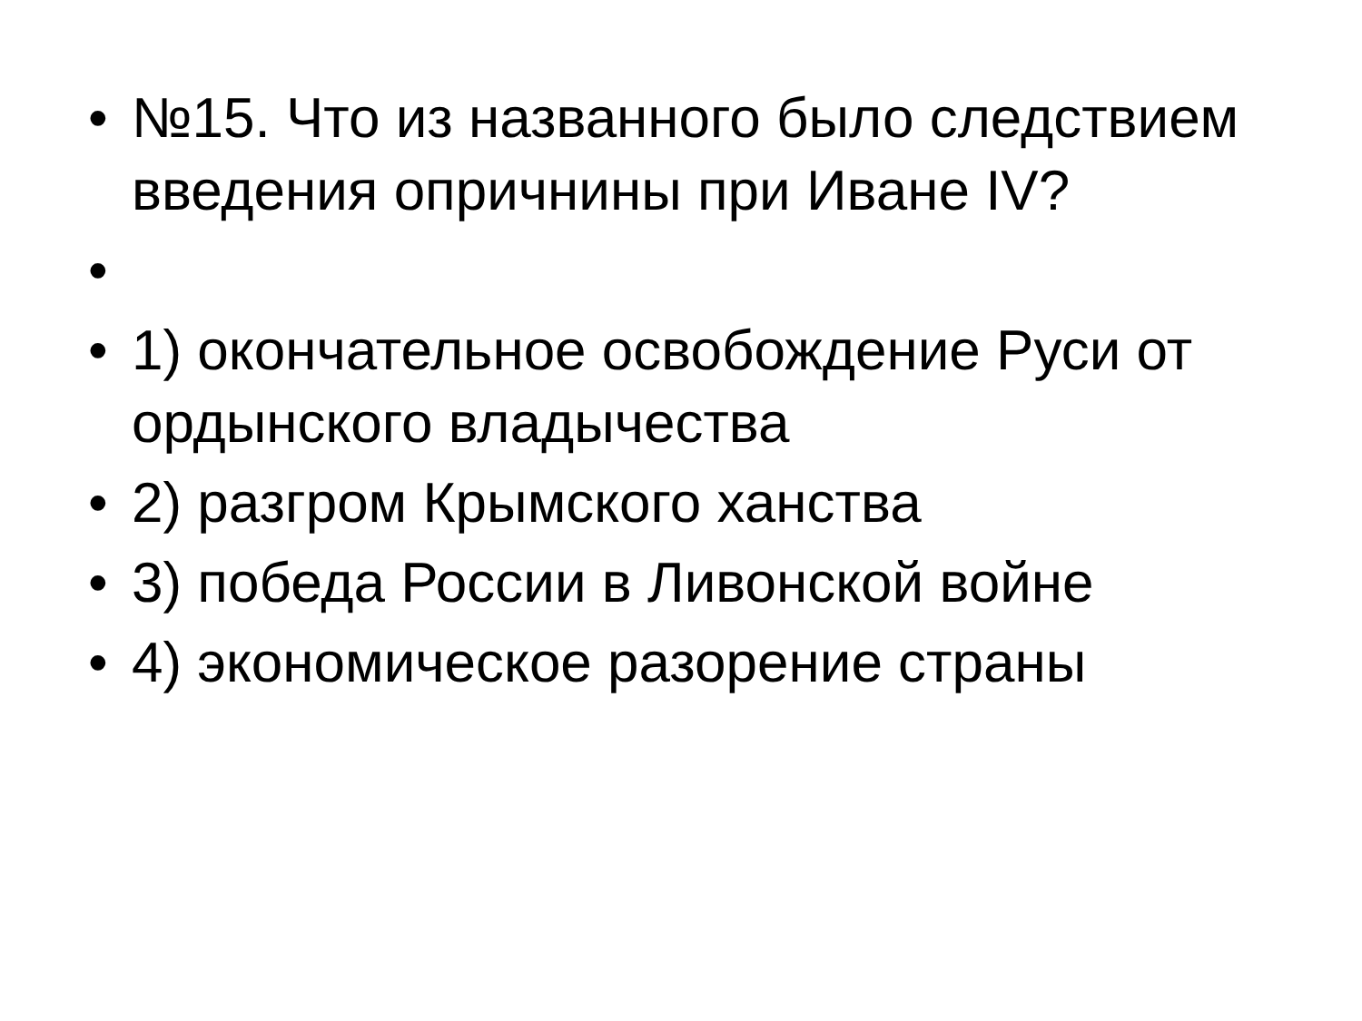• №15. Что из названного было следствием введения опричнины при Иване IV?
•
• 1) окончательное освобождение Руси от ордынского владычества
• 2) разгром Крымского ханства
• 3) победа России в Ливонской войне
• 4) экономическое разорение страны